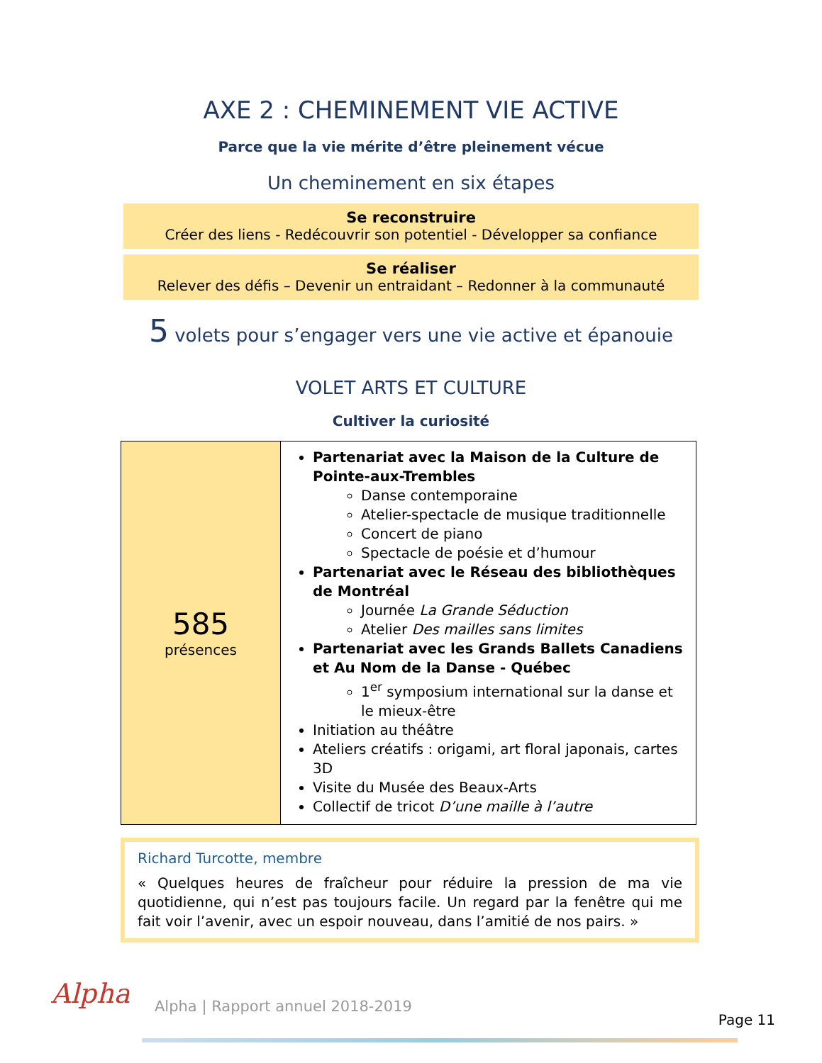AXE 2 : CHEMINEMENT VIE ACTIVE
Parce que la vie mérite d’être pleinement vécue
Un cheminement en six étapes
Se reconstruire
Créer des liens - Redécouvrir son potentiel - Développer sa confiance
Se réaliser
Relever des défis – Devenir un entraidant – Redonner à la communauté
5 volets pour s’engager vers une vie active et épanouie
VOLET ARTS ET CULTURE
Cultiver la curiosité
| 585 présences | Partenariat avec la Maison de la Culture de Pointe-aux-Trembles Danse contemporaine Atelier-spectacle de musique traditionnelle Concert de piano Spectacle de poésie et d’humour Partenariat avec le Réseau des bibliothèques de Montréal Journée La Grande Séduction Atelier Des mailles sans limites Partenariat avec les Grands Ballets Canadiens et Au Nom de la Danse - Québec 1<sup>er</sup> symposium international sur la danse et le mieux-être Initiation au théâtre Ateliers créatifs : origami, art floral japonais, cartes 3D Visite du Musée des Beaux-Arts Collectif de tricot D’une maille à l’autre |
Richard Turcotte, membre
« Quelques heures de fraîcheur pour réduire la pression de ma vie quotidienne, qui n’est pas toujours facile. Un regard par la fenêtre qui me fait voir l’avenir, avec un espoir nouveau, dans l’amitié de nos pairs. »
Alpha
Alpha | Rapport annuel 2018-2019
Page 11